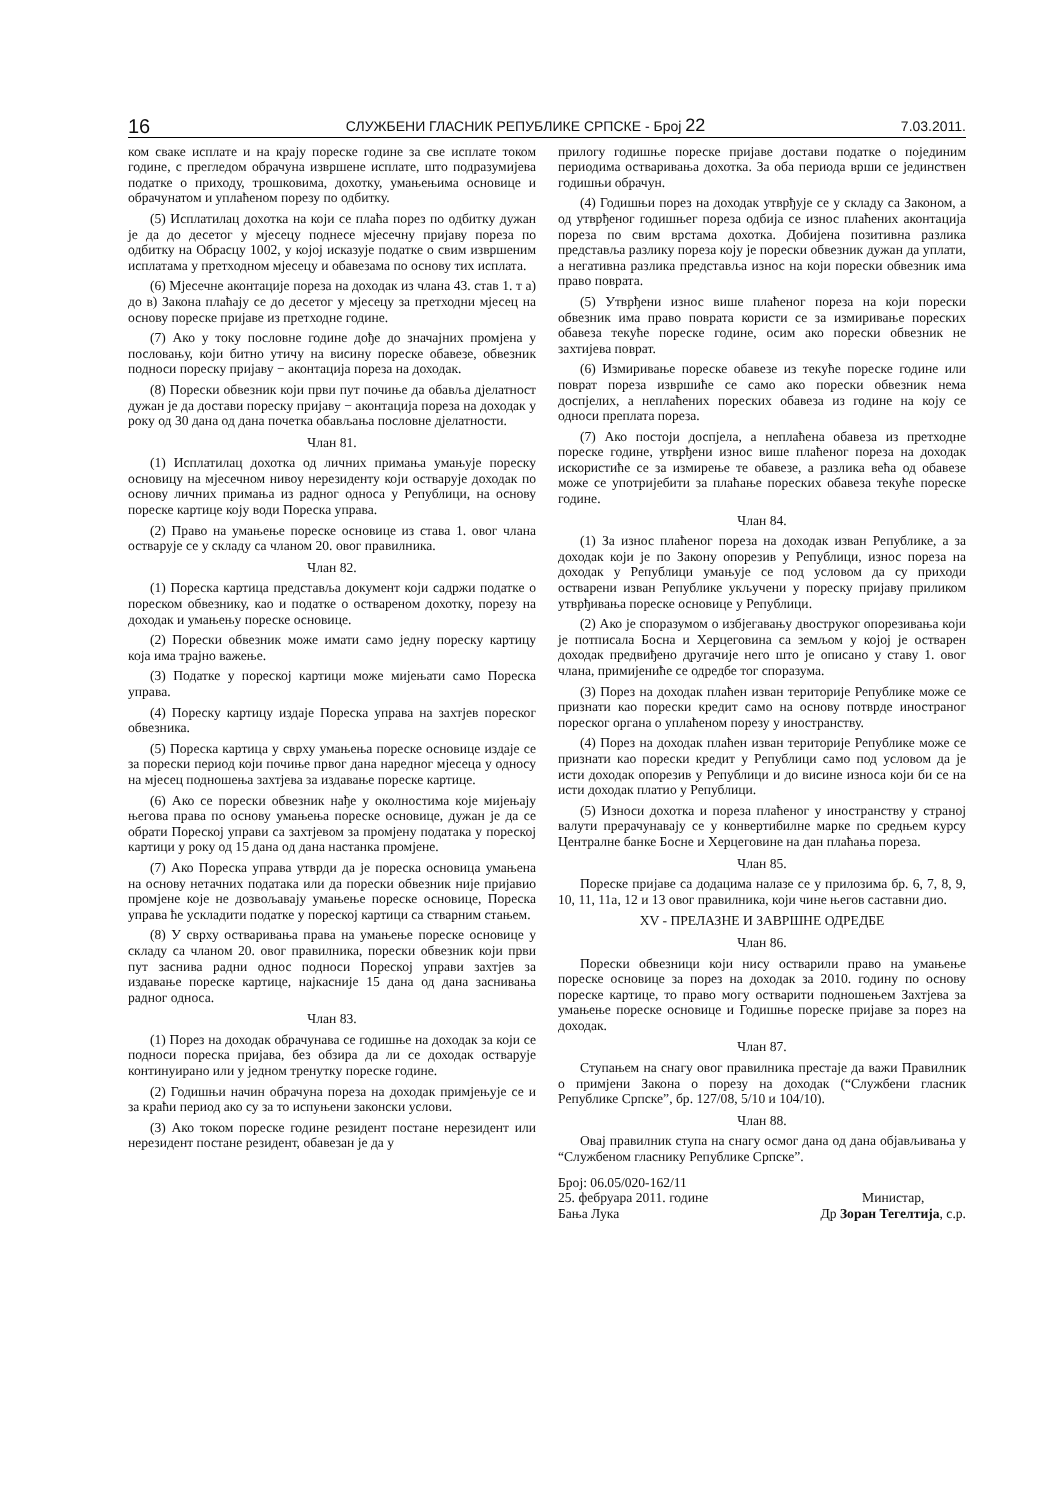16 СЛУЖБЕНИ ГЛАСНИК РЕПУБЛИКЕ СРПСКЕ - Број 22 7.03.2011.
ком сваке исплате и на крају пореске године за све исплате током године, с прегледом обрачуна извршене исплате, што подразумијева податке о приходу, трошковима, дохотку, умањењима основице и обрачунатом и уплаћеном порезу по одбитку.
(5) Исплатилац дохотка на који се плаћа порез по одбитку дужан је да до десетог у мјесецу поднесе мјесечну пријаву пореза по одбитку на Обрасцу 1002, у којој исказује податке о свим извршеним исплатама у претходном мјесецу и обавезама по основу тих исплата.
(6) Мјесечне аконтације пореза на доходак из члана 43. став 1. т а) до в) Закона плаћају се до десетог у мјесецу за претходни мјесец на основу пореске пријаве из претходне године.
(7) Ако у току пословне године дође до значајних промјена у пословању, који битно утичу на висину пореске обавезе, обвезник подноси пореску пријаву − аконтација пореза на доходак.
(8) Порески обвезник који први пут почиње да обавља дјелатност дужан је да достави пореску пријаву − аконтација пореза на доходак у року од 30 дана од дана почетка обављања пословне дјелатности.
Члан 81.
(1) Исплатилац дохотка од личних примања умањује пореску основицу на мјесечном нивоу нерезиденту који остварује доходак по основу личних примања из радног односа у Републици, на основу пореске картице коју води Пореска управа.
(2) Право на умањење пореске основице из става 1. овог члана остварује се у складу са чланом 20. овог правилника.
Члан 82.
(1) Пореска картица представља документ који садржи податке о пореском обвезнику, као и податке о оствареном дохотку, порезу на доходак и умањењу пореске основице.
(2) Порески обвезник може имати само једну пореску картицу која има трајно важење.
(3) Податке у пореској картици може мијењати само Пореска управа.
(4) Пореску картицу издаје Пореска управа на захтјев пореског обвезника.
(5) Пореска картица у сврху умањења пореске основице издаје се за порески период који почиње првог дана наредног мјесеца у односу на мјесец подношења захтјева за издавање пореске картице.
(6) Ако се порески обвезник нађе у околностима које мијењају његова права по основу умањења пореске основице, дужан је да се обрати Пореској управи са захтјевом за промјену података у пореској картици у року од 15 дана од дана настанка промјене.
(7) Ако Пореска управа утврди да је пореска основица умањена на основу нетачних података или да порески обвезник није пријавио промјене које не дозвољавају умањење пореске основице, Пореска управа ће ускладити податке у пореској картици са стварним стањем.
(8) У сврху остваривања права на умањење пореске основице у складу са чланом 20. овог правилника, порески обвезник који први пут заснива радни однос подноси Пореској управи захтјев за издавање пореске картице, најкасније 15 дана од дана заснивања радног односа.
Члан 83.
(1) Порез на доходак обрачунава се годишње на доходак за који се подноси пореска пријава, без обзира да ли се доходак остварује континуирано или у једном тренутку пореске године.
(2) Годишњи начин обрачуна пореза на доходак примјењује се и за краћи период ако су за то испуњени законски услови.
(3) Ако током пореске године резидент постане нерезидент или нерезидент постане резидент, обавезан је да у
прилогу годишње пореске пријаве достави податке о појединим периодима остваривања дохотка. За оба периода врши се јединствен годишњи обрачун.
(4) Годишњи порез на доходак утврђује се у складу са Законом, а од утврђеног годишњег пореза одбија се износ плаћених аконтација пореза по свим врстама дохотка. Добијена позитивна разлика представља разлику пореза коју је порески обвезник дужан да уплати, а негативна разлика представља износ на који порески обвезник има право поврата.
(5) Утврђени износ више плаћеног пореза на који порески обвезник има право поврата користи се за измиривање пореских обавеза текуће пореске године, осим ако порески обвезник не захтијева поврат.
(6) Измиривање пореске обавезе из текуће пореске године или поврат пореза извршиће се само ако порески обвезник нема доспјелих, а неплаћених пореских обавеза из године на коју се односи преплата пореза.
(7) Ако постоји доспјела, а неплаћена обавеза из претходне пореске године, утврђени износ више плаћеног пореза на доходак искористиће се за измирење те обавезе, а разлика већа од обавезе може се употријебити за плаћање пореских обавеза текуће пореске године.
Члан 84.
(1) За износ плаћеног пореза на доходак изван Републике, а за доходак који је по Закону опорезив у Републици, износ пореза на доходак у Републици умањује се под условом да су приходи остварени изван Републике укључени у пореску пријаву приликом утврђивања пореске основице у Републици.
(2) Ако је споразумом о избјегавању двоструког опорезивања који је потписала Босна и Херцеговина са земљом у којој је остварен доходак предвиђено другачије него што је описано у ставу 1. овог члана, примијениће се одредбе тог споразума.
(3) Порез на доходак плаћен изван територије Републике може се признати као порески кредит само на основу потврде иностраног пореског органа о уплаћеном порезу у иностранству.
(4) Порез на доходак плаћен изван територије Републике може се признати као порески кредит у Републици само под условом да је исти доходак опорезив у Републици и до висине износа који би се на исти доходак платио у Републици.
(5) Износи дохотка и пореза плаћеног у иностранству у страној валути прерачунавају се у конвертибилне марке по средњем курсу Централне банке Босне и Херцеговине на дан плаћања пореза.
Члан 85.
Пореске пријаве са додацима налазе се у прилозима бр. 6, 7, 8, 9, 10, 11, 11а, 12 и 13 овог правилника, који чине његов саставни дио.
XV - ПРЕЛАЗНЕ И ЗАВРШНЕ ОДРЕДБЕ
Члан 86.
Порески обвезници који нису остварили право на умањење пореске основице за порез на доходак за 2010. годину по основу пореске картице, то право могу остварити подношењем Захтјева за умањење пореске основице и Годишње пореске пријаве за порез на доходак.
Члан 87.
Ступањем на снагу овог правилника престаје да важи Правилник о примјени Закона о порезу на доходак (“Службени гласник Републике Српске”, бр. 127/08, 5/10 и 104/10).
Члан 88.
Овај правилник ступа на снагу осмог дана од дана објављивања у “Службеном гласнику Републике Српске”.
Број: 06.05/020-162/11
25. фебруара 2011. године
Бања Лука
Министар,
Др Зоран Тегелтија, с.р.